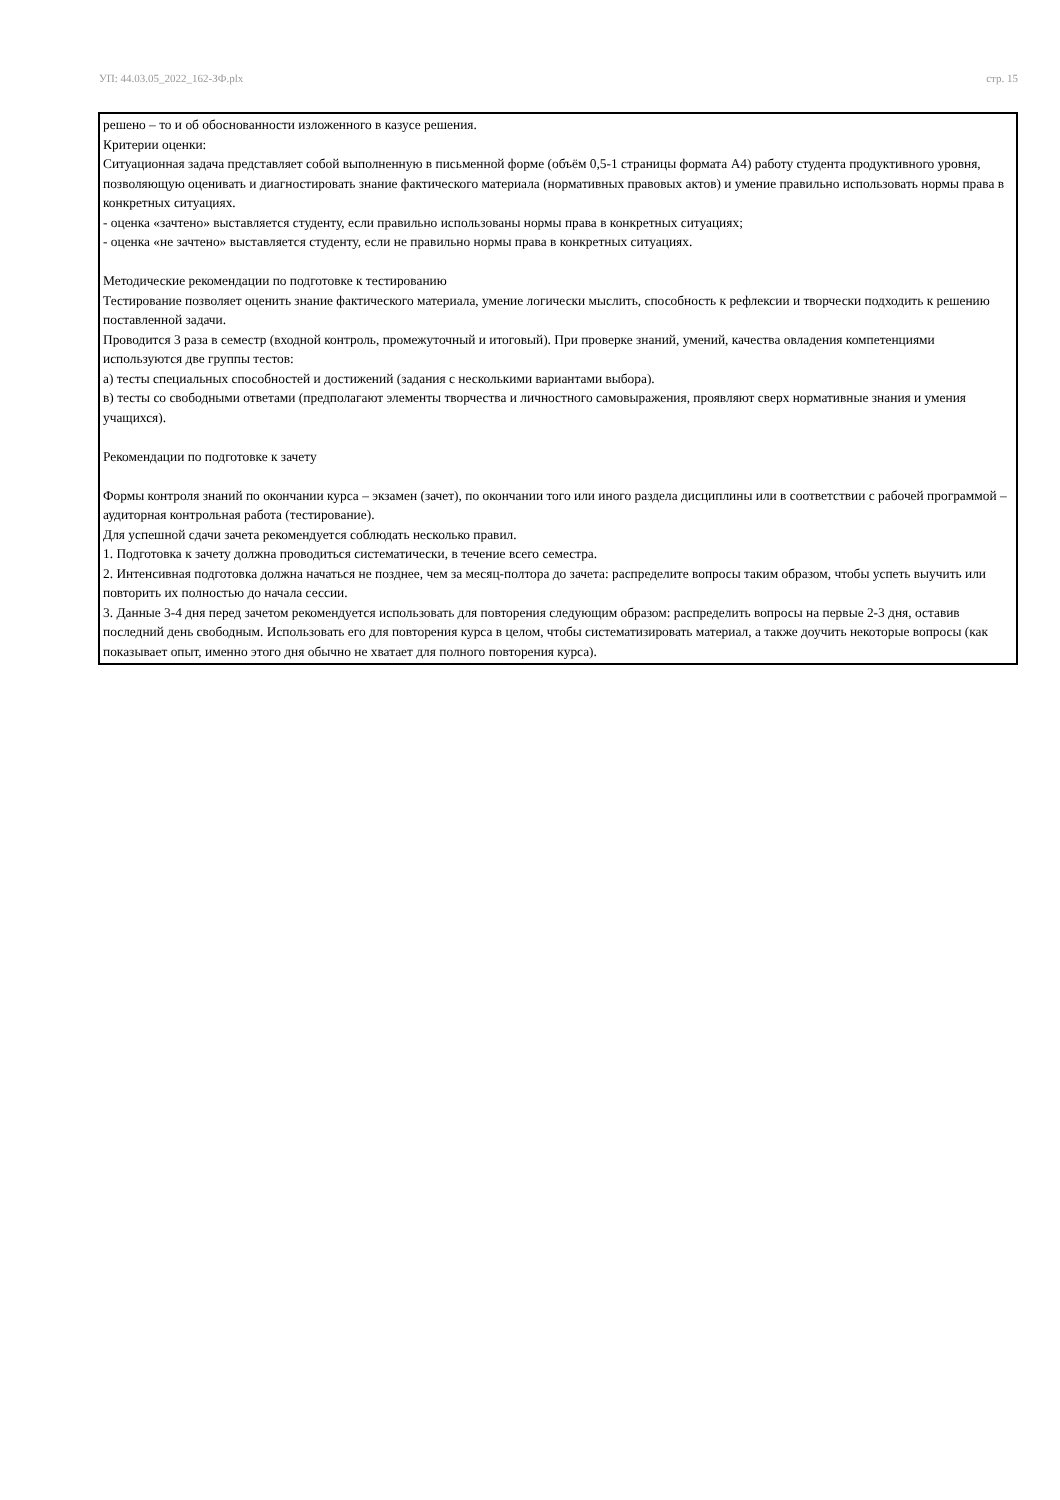УП: 44.03.05_2022_162-ЗФ.plx стр. 15
решено – то и об обоснованности изложенного в казусе решения.
Критерии оценки:
Ситуационная задача представляет собой выполненную в письменной форме (объём 0,5-1 страницы формата А4) работу студента продуктивного уровня, позволяющую оценивать и диагностировать знание фактического материала (нормативных правовых актов) и умение правильно использовать нормы права в конкретных ситуациях.
- оценка «зачтено» выставляется студенту, если правильно использованы нормы права в конкретных ситуациях;
- оценка «не зачтено» выставляется студенту, если не правильно нормы права в конкретных ситуациях.
Методические рекомендации по подготовке к тестированию
Тестирование позволяет оценить знание фактического материала, умение логически мыслить, способность к рефлексии и творчески подходить к решению поставленной задачи.
Проводится 3 раза в семестр (входной контроль, промежуточный и итоговый). При проверке знаний, умений, качества овладения компетенциями используются две группы тестов:
а) тесты специальных способностей и достижений (задания с несколькими вариантами выбора).
в) тесты со свободными ответами (предполагают элементы творчества и личностного самовыражения, проявляют сверх нормативные знания и умения учащихся).
Рекомендации по подготовке к зачету
Формы контроля знаний по окончании курса – экзамен (зачет), по окончании того или иного раздела дисциплины или в соответствии с рабочей программой – аудиторная контрольная работа (тестирование).
Для успешной сдачи зачета рекомендуется соблюдать несколько правил.
1. Подготовка к зачету должна проводиться систематически, в течение всего семестра.
2. Интенсивная подготовка должна начаться не позднее, чем за месяц-полтора до зачета: распределите вопросы таким образом, чтобы успеть выучить или повторить их полностью до начала сессии.
3. Данные 3-4 дня перед зачетом рекомендуется использовать для повторения следующим образом: распределить вопросы на первые 2-3 дня, оставив последний день свободным. Использовать его для повторения курса в целом, чтобы систематизировать материал, а также доучить некоторые вопросы (как показывает опыт, именно этого дня обычно не хватает для полного повторения курса).